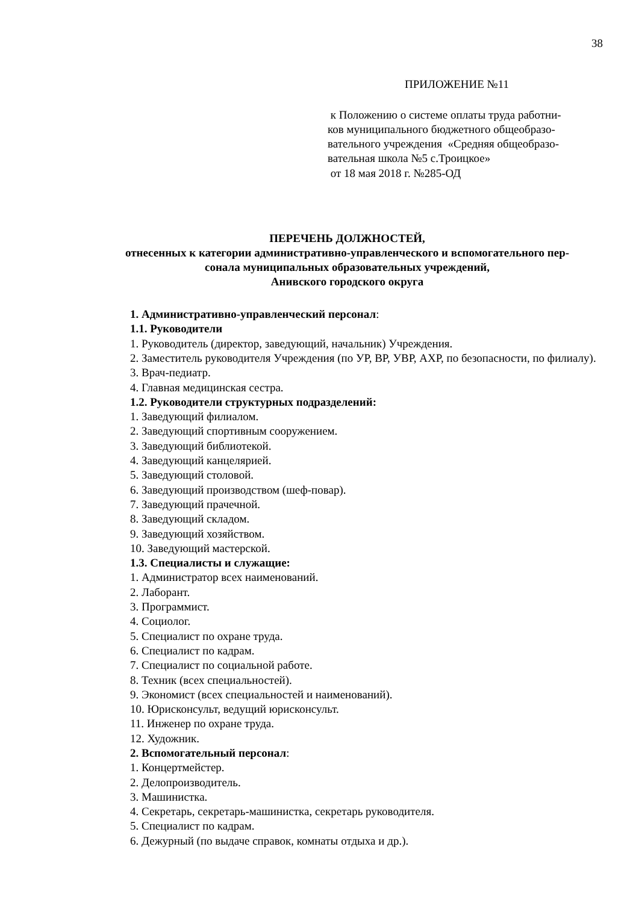38
ПРИЛОЖЕНИЕ №11
к Положению о системе оплаты труда работни-
ков муниципального бюджетного общеобразо-
вательного учреждения «Средняя общеобразо-
вательная школа №5 с.Троицкое»
от 18 мая 2018 г. №285-ОД
ПЕРЕЧЕНЬ ДОЛЖНОСТЕЙ,
отнесенных к категории административно-управленческого и вспомогательного пер-
сонала муниципальных образовательных учреждений,
Анивского городского округа
1. Административно-управленческий персонал:
1.1. Руководители
1. Руководитель (директор, заведующий, начальник) Учреждения.
2. Заместитель руководителя Учреждения (по УР, ВР, УВР, АХР, по безопасности, по филиалу).
3. Врач-педиатр.
4. Главная медицинская сестра.
1.2. Руководители структурных подразделений:
1. Заведующий филиалом.
2. Заведующий спортивным сооружением.
3. Заведующий библиотекой.
4. Заведующий канцелярией.
5. Заведующий столовой.
6. Заведующий производством (шеф-повар).
7. Заведующий прачечной.
8. Заведующий складом.
9. Заведующий хозяйством.
10. Заведующий мастерской.
1.3. Специалисты и служащие:
1. Администратор всех наименований.
2. Лаборант.
3. Программист.
4. Социолог.
5. Специалист по охране труда.
6. Специалист по кадрам.
7. Специалист по социальной работе.
8. Техник (всех специальностей).
9. Экономист (всех специальностей и наименований).
10. Юрисконсульт, ведущий юрисконсульт.
11. Инженер по охране труда.
12. Художник.
2. Вспомогательный персонал:
1. Концертмейстер.
2. Делопроизводитель.
3. Машинистка.
4. Секретарь, секретарь-машинистка, секретарь руководителя.
5. Специалист по кадрам.
6. Дежурный (по выдаче справок, комнаты отдыха и др.).